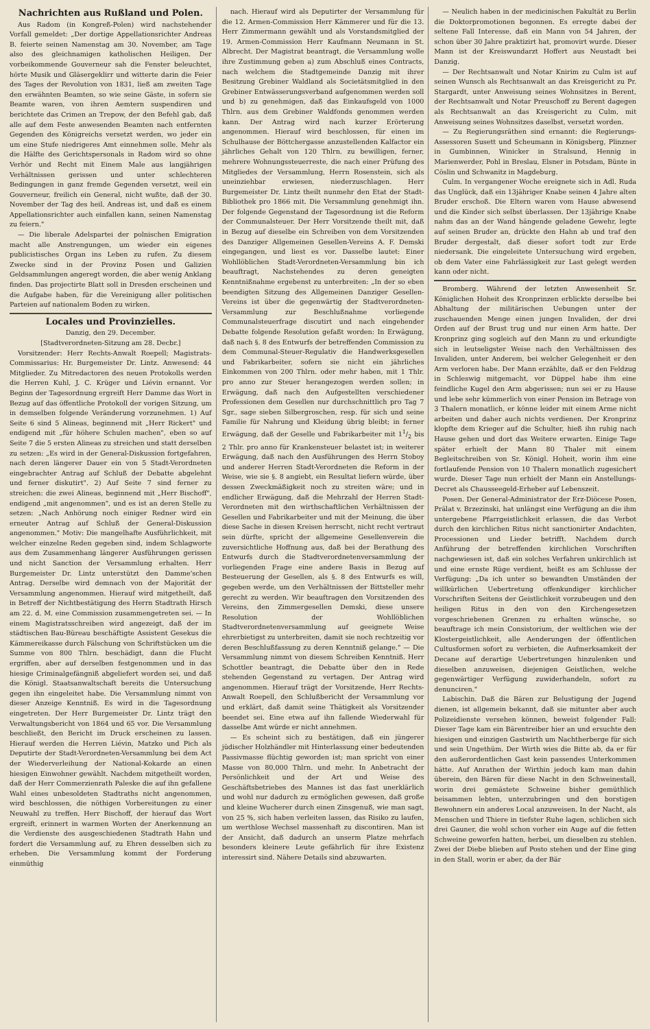Nachrichten aus Rußland und Polen.
Aus Radom (in Kongreß-Polen) wird nachstehender Vorfall gemeldet: „Der dortige Appellationsrichter Andreas B. feierte seinen Namenstag am 30. November, am Tage also des gleichnamigen katholischen Heiligen. Der vorbeikommende Gouverneur sah die Fenster beleuchtet, hörte Musik und Gläsergeklirr und witterte darin die Feier des Tages der Revolution von 1831, ließ am zweiten Tage den erwähnten Beamten, so wie seine Gäste, in sofern sie Beamte waren, von ihren Aemtern suspendiren und berichtete das Crimen an Trepow, der den Befehl gab, daß alle auf dem Feste anwesenden Beamten nach entfernten Gegenden des Königreichs versetzt werden, wo jeder ein um eine Stufe niedrigeres Amt einnehmen solle. Mehr als die Hälfte des Gerichtspersonals in Radom wird so ohne Verhör und Recht mit Einem Male aus langjährigen Verhältnissen gerissen und unter schlechteren Bedingungen in ganz fremde Gegenden versetzt, weil ein Gouverneur, freilich ein General, nicht wußte, daß der 30. November der Tag des heil. Andreas ist, und daß es einem Appellationsrichter auch einfallen kann, seinen Namenstag zu feiern."
— Die liberale Adelspartei der polnischen Emigration macht alle Anstrengungen, um wieder ein eigenes publicistisches Organ ins Leben zu rufen. Zu diesem Zwecke sind in der Provinz Posen und Galizien Geldsammlungen angeregt worden, die aber wenig Anklang finden. Das projectirte Blatt soll in Dresden erscheinen und die Aufgabe haben, für die Vereinigung aller politischen Parteien auf nationalem Boden zu wirken.
Locales und Provinzielles.
Danzig, den 29. December.
[Stadtverordneten-Sitzung am 28. Decbr.]
Vorsitzender: Herr Rechts-Anwalt Roepell; Magistrats-Commissarius: Hr. Burgemeister Dr. Lintz. Anwesend: 44 Mitglieder. Zu Mitredactoren des neuen Protokolls werden die Herren Kuhl, J. C. Krüger und Liévin ernannt. Vor Beginn der Tagesordnung ergreift Herr Damme das Wort in Bezug auf das öffentliche Protokoll der vorigen Sitzung, um in demselben folgende Veränderung vorzunehmen. 1) Auf Seite 6 sind 5 Alineas, beginnend mit „Herr Rickert" und endigend mit „für höhere Schulen machen", eben so auf Seite 7 die 5 ersten Alineas zu streichen und statt derselben zu setzen: „Es wird in der General-Diskussion fortgefahren, nach deren längerer Dauer ein von 5 Stadt-Verordneten eingebrachter Antrag auf Schluß der Debatte abgelehnt und ferner diskutirt". 2) Auf Seite 7 sind ferner zu streichen: die zwei Alineas, beginnend mit „Herr Bischoff", endigend „mit angenommen", und es ist an deren Stelle zu setzen: „Nach Anhörung noch einiger Redner wird ein erneuter Antrag auf Schluß der General-Diskussion angenommen." Motiv: Die mangelhafte Ausführlichkeit, mit welcher einzelne Reden gegeben sind, indem Schlagworte aus dem Zusammenhang längerer Ausführungen gerissen und nicht Sanction der Versammlung erhalten. Herr Burgemeister Dr. Lintz unterstützt den Damme'schen Antrag. Derselbe wird demnach von der Majorität der Versammlung angenommen. Hierauf wird mitgetheilt, daß in Betreff der Nichtbestätigung des Herrn Stadtrath Hirsch am 22. d. M. eine Commission zusammengetreten sei. — In einem Magistratsschreiben wird angezeigt, daß der im städtischen Bau-Büreau beschäftigte Assistent Gesekus die Kämmereikasse durch Fälschung von Schriftstücken um die Summe von 800 Thlrn. beschädigt, dann die Flucht ergriffen, aber auf derselben festgenommen und in das hiesige Criminalgefängniß abgeliefert worden sei, und daß die Königl. Staatsanwaltschaft bereits die Untersuchung gegen ihn eingeleitet habe. Die Versammlung nimmt von dieser Anzeige Kenntniß. Es wird in die Tagesordnung eingetreten. Der Herr Burgemeister Dr. Lintz trägt den Verwaltungsbericht von 1864 und 65 vor. Die Versammlung beschließt, den Bericht im Druck erscheinen zu lassen. Hierauf werden die Herren Liévin, Matzko und Pich als Deputirte der Stadt-Verordneten-Versammlung bei dem Act der Wiederverleihung der National-Kokarde an einen hiesigen Einwohner gewählt. Nachdem mitgetheilt worden, daß der Herr Commerzienrath Paleske die auf ihn gefallene Wahl eines unbesoldeten Stadtraths nicht angenommen, wird beschlossen, die nöthigen Vorbereitungen zu einer Neuwahl zu treffen. Herr Bischoff, der hierauf das Wort ergreift, erinnert in warmen Worten der Anerkennung an die Verdienste des ausgeschiedenen Stadtrath Hahn und fordert die Versammlung auf, zu Ehren desselben sich zu erheben. Die Versammlung kommt der Forderung einmüthig
nach. Hierauf wird als Deputirter der Versammlung für die 12. Armen-Commission Herr Kämmerer und für die 13. Herr Zimmermann gewählt und als Vorstandsmitglied der 19. Armen-Commission Herr Kaufmann Neumann in St. Albrecht. Der Magistrat beantragt, die Versammlung wolle ihre Zustimmung geben a) zum Abschluß eines Contracts, nach welchem die Stadtgemeinde Danzig mit ihrer Besitzung Grebiner Waldland als Societätsmitglied in den Grebiner Entwässerungsverband aufgenommen werden soll und b) zu genehmigen, daß das Einkaufsgeld von 1000 Thlrn. aus dem Grebiner Waldfonds genommen werden kann. Der Antrag wird nach kurzer Erörterung angenommen. Hierauf wird beschlossen, für einen im Schulhause der Böttchergasse anzustellenden Kalfactor ein jährliches Gehalt von 120 Thlrn. zu bewilligen, ferner, mehrere Wohnungssteuerreste, die nach einer Prüfung des Mitgliedes der Versammlung, Herrn Rosenstein, sich als uneinziehbar erwiesen, niederzuschlagen. Herr Burgemeister Dr. Lintz theilt nunmehr den Etat der Stadt-Bibliothek pro 1866 mit. Die Versammlung genehmigt ihn. Der folgende Gegenstand der Tagesordnung ist die Reform der Communalsteuer. Der Herr Vorsitzende theilt mit, daß in Bezug auf dieselbe ein Schreiben von dem Vorsitzenden des Danziger Allgemeinen Gesellen-Vereins A. F. Demski eingegangen, und liest es vor. Dasselbe lautet: Einer Wohllöblichen Stadt-Verordneten-Versammlung bin ich beauftragt, Nachstehendes zu deren geneigten Kenntnißnahme ergebenst zu unterbreiten: „In der so eben beendigten Sitzung des Allgemeinen Danziger Gesellen-Vereins ist über die gegenwärtig der Stadtverordneten-Versammlung zur Beschlußnahme vorliegende Communalsteuerfrage discutirt und nach eingehender Debatte folgende Resolution gefaßt worden: In Erwägung, daß nach §. 8 des Entwurfs der betreffenden Commission zu dem Communal-Steuer-Regulativ die Handwerksgesellen und Fabrikarbeiter, sofern sie nicht ein jährliches Einkommen von 200 Thlrn. oder mehr haben, mit 1 Thlr. pro anno zur Steuer herangezogen werden sollen; in Erwägung, daß nach den Aufgestellten verschiedener Professionen dem Gesellen nur durchschnittlich pro Tag 7 Sgr., sage sieben Silbergroschen, resp. für sich und seine Familie für Nahrung und Kleidung übrig bleibt; in ferner Erwägung, daß der Geselle und Fabrikarbeiter mit 11/2 bis 2 Thlr. pro anno für Krankensteuer belastet ist; in weiterer Erwägung, daß nach den Ausführungen des Herrn Stoboy und anderer Herren Stadt-Verordneten die Reform in der Weise, wie sie §. 8 angiebt, ein Resultat liefern würde, über dessen Zweckmäßigkeit noch zu streiten wäre; und in endlicher Erwägung, daß die Mehrzahl der Herren Stadt-Verordneten mit den wirthschaftlichen Verhältnissen der Gesellen und Fabrikarbeiter und mit der Meinung, die über diese Sache in diesen Kreisen herrscht, nicht recht vertraut sein dürfte, spricht der allgemeine Gesellenverein die zuversichtliche Hoffnung aus, daß bei der Berathung des Entwurfs durch die Stadtverordnetenversammlung der vorliegenden Frage eine andere Basis in Bezug auf Besteuerung der Gesellen, als §. 8 des Entwurfs es will, gegeben werde, um den Verhältnissen der Bittsteller mehr gerecht zu werden. Wir beauftragen den Vorsitzenden des Vereins, den Zimmergesellen Demski, diese unsere Resolution der Wohllöblichen Stadtverordnetenversammlung auf geeignete Weise ehrerbietigst zu unterbreiten, damit sie noch rechtzeitig vor deren Beschlußfassung zu deren Kenntniß gelange." — Die Versammlung nimmt von diesem Schreiben Kenntniß. Herr Schottler beantragt, die Debatte über den in Rede stehenden Gegenstand zu vertagen. Der Antrag wird angenommen. Hierauf trägt der Vorsitzende, Herr Rechts-Anwalt Roepell, den Schlußbericht der Versammlung vor und erklärt, daß damit seine Thätigkeit als Vorsitzender beendet sei. Eine etwa auf ihn fallende Wiederwahl für dasselbe Amt würde er nicht annehmen.
— Es scheint sich zu bestätigen, daß ein jüngerer jüdischer Holzhändler mit Hinterlassung einer bedeutenden Passivmasse flüchtig geworden ist; man spricht von einer Masse von 80,000 Thlrn. und mehr. In Anbetracht der Persönlichkeit und der Art und Weise des Geschäftsbetriebes des Mannes ist das fast unerklärlich und wohl nur dadurch zu ermöglichen gewesen, daß große und kleine Wucherer durch einen Zinsgenuß, wie man sagt, von 25 %, sich haben verleiten lassen, das Risiko zu laufen, um werthlose Wechsel massenhaft zu discontiren. Man ist der Ansicht, daß dadurch an unserm Platze mehrfach besonders kleinere Leute gefährlich für ihre Existenz interessirt sind. Nähere Details sind abzuwarten.
— Neulich haben in der medicinischen Fakultät zu Berlin die Doktorpromotionen begonnen. Es erregte dabei der seltene Fall Interesse, daß ein Mann von 54 Jahren, der schon über 30 Jahre praktizirt hat, promovirt wurde. Dieser Mann ist der Kreiswundarzt Hoffert aus Neustadt bei Danzig.
— Der Rechtsanwalt und Notar Knirim zu Culm ist auf seinen Wunsch als Rechtsanwalt an das Kreisgericht zu Pr. Stargardt, unter Anweisung seines Wohnsitzes in Berent, der Rechtsanwalt und Notar Preuschoff zu Berent dagegen als Rechtsanwalt an das Kreisgericht zu Culm, mit Anweisung seines Wohnsitzes daselbst, versetzt worden.
— Zu Regierungsräthen sind ernannt: die Regierungs-Assessoren Susett und Scheumann in Königsberg, Plinzner in Gumbinnen, Winicker in Stralsund, Hennig in Marienwerder, Pohl in Breslau, Elsner in Potsdam, Bünte in Cöslin und Schwanitz in Magdeburg.
Culm. In vergangener Woche ereignete sich in Adl. Ruda das Unglück, daß ein 13jähriger Knabe seinen 4 Jahre alten Bruder erschoß. Die Eltern waren vom Hause abwesend und die Kinder sich selbst überlassen. Der 13jährige Knabe nahm das an der Wand hängende geladene Gewehr, legte auf seinen Bruder an, drückte den Hahn ab und traf den Bruder dergestalt, daß dieser sofort todt zur Erde niedersank. Die eingeleitete Untersuchung wird ergeben, ob dem Vater eine Fahrlässigkeit zur Last gelegt werden kann oder nicht.
Bromberg. Während der letzten Anwesenheit Sr. Königlichen Hoheit des Kronprinzen erblickte derselbe bei Abhaltung der militärischen Uebungen unter der zuschauenden Menge einen jungen Invaliden, der drei Orden auf der Brust trug und nur einen Arm hatte. Der Kronprinz ging sogleich auf den Mann zu und erkundigte sich in leutseligster Weise nach den Verhältnissen des Invaliden, unter Anderem, bei welcher Gelegenheit er den Arm verloren habe. Der Mann erzählte, daß er den Feldzug in Schleswig mitgemacht, vor Düppel habe ihm eine feindliche Kugel den Arm abgerissen; nun sei er zu Hause und lebe sehr kümmerlich von einer Pension im Betrage von 3 Thalern monatlich, er könne leider mit einem Arme nicht arbeiten und daher auch nichts verdienen. Der Kronprinz klopfte dem Krieger auf die Schulter, hieß ihn ruhig nach Hause gehen und dort das Weitere erwarten. Einige Tage später erhielt der Mann 80 Thaler mit einem Begleitschreiben von Sr. Königl. Hoheit, worin ihm eine fortlaufende Pension von 10 Thalern monatlich zugesichert wurde. Dieser Tage nun erhielt der Mann ein Anstellungs-Decret als Chausseegeld-Erheber auf Lebenszeit.
Posen. Der General-Administrator der Erz-Diöcese Posen, Prälat v. Brzezinski, hat unlängst eine Verfügung an die ihm untergebene Pfarrgeistlichkeit erlassen, die das Verbot durch den kirchlichen Ritus nicht sanctionirter Andachten, Processionen und Lieder betrifft. Nachdem durch Anführung der betreffenden kirchlichen Vorschriften nachgewiesen ist, daß ein solches Verfahren unkirchlich ist und eine ernste Rüge verdient, heißt es am Schlusse der Verfügung: „Da ich unter so bewandten Umständen der willkürlichen Uebertretung offenkundiger kirchlicher Vorschriften Seitens der Geistlichkeit vorzubeugen und den heiligen Ritus in den von den Kirchengesetzen vorgeschriebenen Grenzen zu erhalten wünsche, so beauftrage ich mein Consistorium, der weltlichen wie der Klostergeistlichkeit, alle Aenderungen der öffentlichen Cultusformen sofort zu verbieten, die Aufmerksamkeit der Decane auf derartige Uebertretungen hinzulenken und dieselben anzuweisen, diejenigen Geistlichen, welche gegenwärtiger Verfügung zuwiderhandeln, sofort zu denunciren."
Labischin. Daß die Bären zur Belustigung der Jugend dienen, ist allgemein bekannt, daß sie mitunter aber auch Polizeidienste versehen können, beweist folgender Fall: Dieser Tage kam ein Bärentreiber hier an und ersuchte den hiesigen und einzigen Gastwirth um Nachtherberge für sich und sein Ungethüm. Der Wirth wies die Bitte ab, da er für den außerordentlichen Gast kein passendes Unterkommen hätte. Auf Anrathen der Wirthin jedoch kam man dahin überein, den Bären für diese Nacht in den Schweinestall, worin drei gemästete Schweine bisher gemüthlich beisammen lebten, unterzubringen und den borstigen Bewohnern ein anderes Local anzuweisen. In der Nacht, als Menschen und Thiere in tiefster Ruhe lagen, schlichen sich drei Gauner, die wohl schon vorher ein Auge auf die fetten Schweine geworfen hatten, herbei, um dieselben zu stehlen. Zwei der Diebe blieben auf Posto stehen und der Eine ging in den Stall, worin er aber, da der Bär